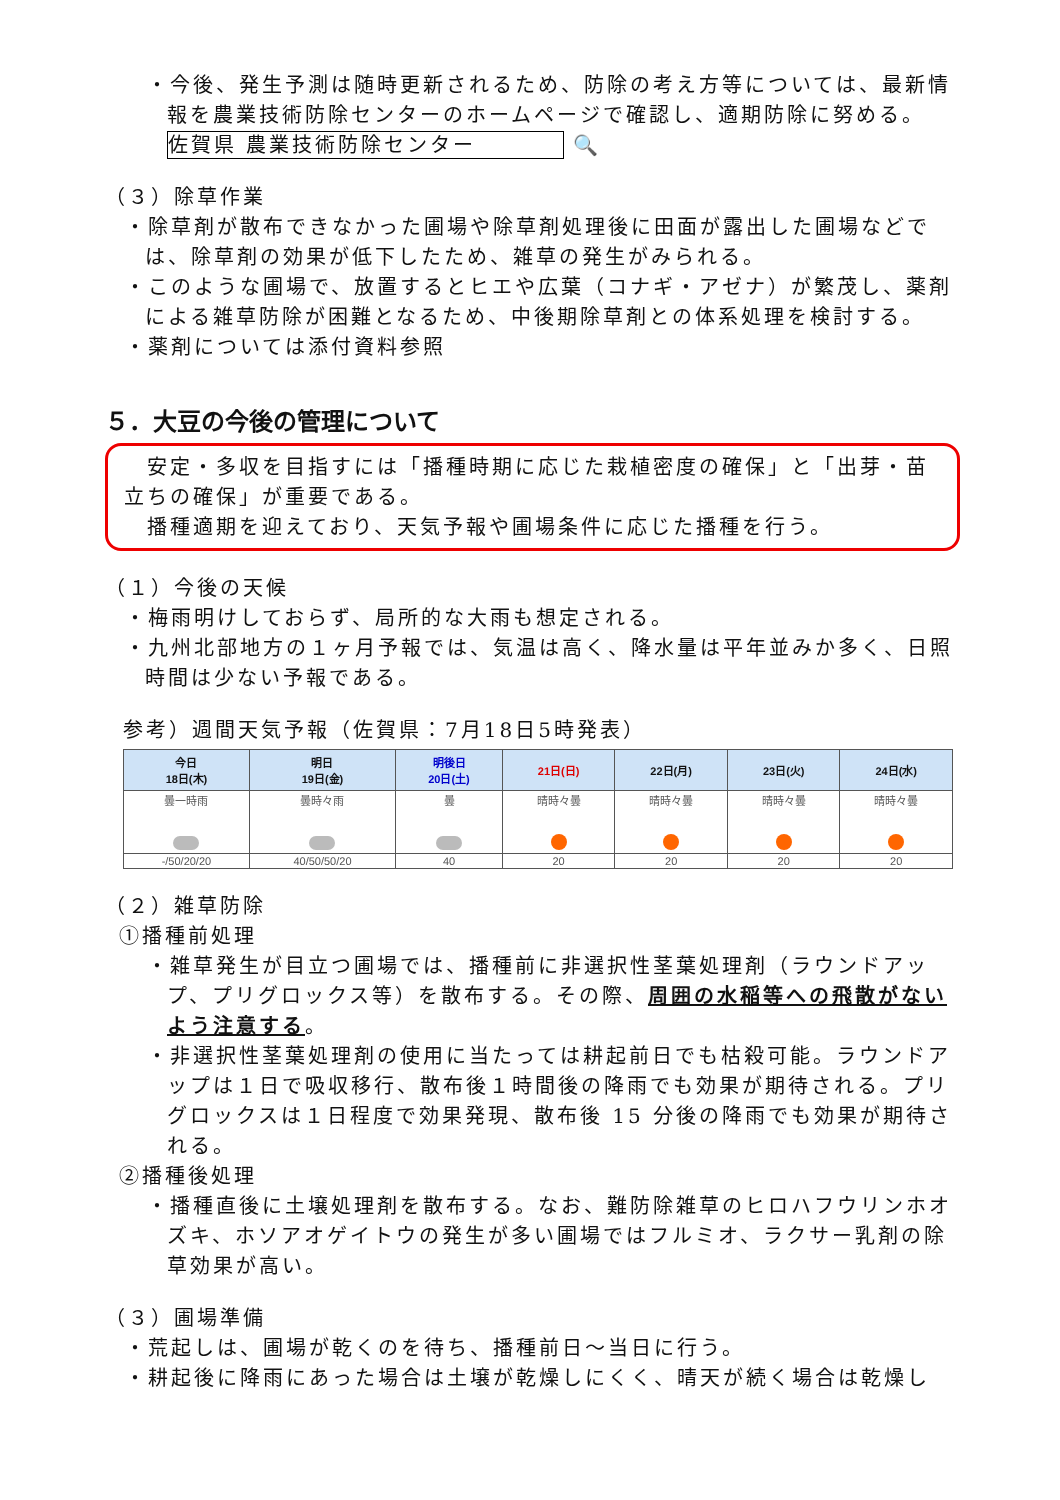・今後、発生予測は随時更新されるため、防除の考え方等については、最新情報を農業技術防除センターのホームページで確認し、適期防除に努める。
佐賀県 農業技術防除センター 🔍
（３）除草作業
・除草剤が散布できなかった圃場や除草剤処理後に田面が露出した圃場などでは、除草剤の効果が低下したため、雑草の発生がみられる。
・このような圃場で、放置するとヒエや広葉（コナギ・アゼナ）が繁茂し、薬剤による雑草防除が困難となるため、中後期除草剤との体系処理を検討する。
・薬剤については添付資料参照
５．大豆の今後の管理について
　安定・多収を目指すには「播種時期に応じた栽植密度の確保」と「出芽・苗立ちの確保」が重要である。
　播種適期を迎えており、天気予報や圃場条件に応じた播種を行う。
（１）今後の天候
・梅雨明けしておらず、局所的な大雨も想定される。
・九州北部地方の１ヶ月予報では、気温は高く、降水量は平年並みか多く、日照時間は少ない予報である。
参考）週間天気予報（佐賀県：7月18日5時発表）
| 今日 18日(木) | 明日 19日(金) | 明後日 20日(土) | 21日(日) | 22日(月) | 23日(火) | 24日(水) |
| --- | --- | --- | --- | --- | --- | --- |
| 曇一時雨 | 曇時々雨 | 曇 | 晴時々曇 | 晴時々曇 | 晴時々曇 | 晴時々曇 |
| -/50/20/20 | 40/50/50/20 | 40 | 20 | 20 | 20 | 20 |
（２）雑草防除
①播種前処理
・雑草発生が目立つ圃場では、播種前に非選択性茎葉処理剤（ラウンドアップ、プリグロックス等）を散布する。その際、周囲の水稲等への飛散がないよう注意する。
・非選択性茎葉処理剤の使用に当たっては耕起前日でも枯殺可能。ラウンドアップは１日で吸収移行、散布後１時間後の降雨でも効果が期待される。プリグロックスは１日程度で効果発現、散布後 15 分後の降雨でも効果が期待される。
②播種後処理
・播種直後に土壌処理剤を散布する。なお、難防除雑草のヒロハフウリンホオズキ、ホソアオゲイトウの発生が多い圃場ではフルミオ、ラクサー乳剤の除草効果が高い。
（３）圃場準備
・荒起しは、圃場が乾くのを待ち、播種前日～当日に行う。
・耕起後に降雨にあった場合は土壌が乾燥しにくく、晴天が続く場合は乾燥し